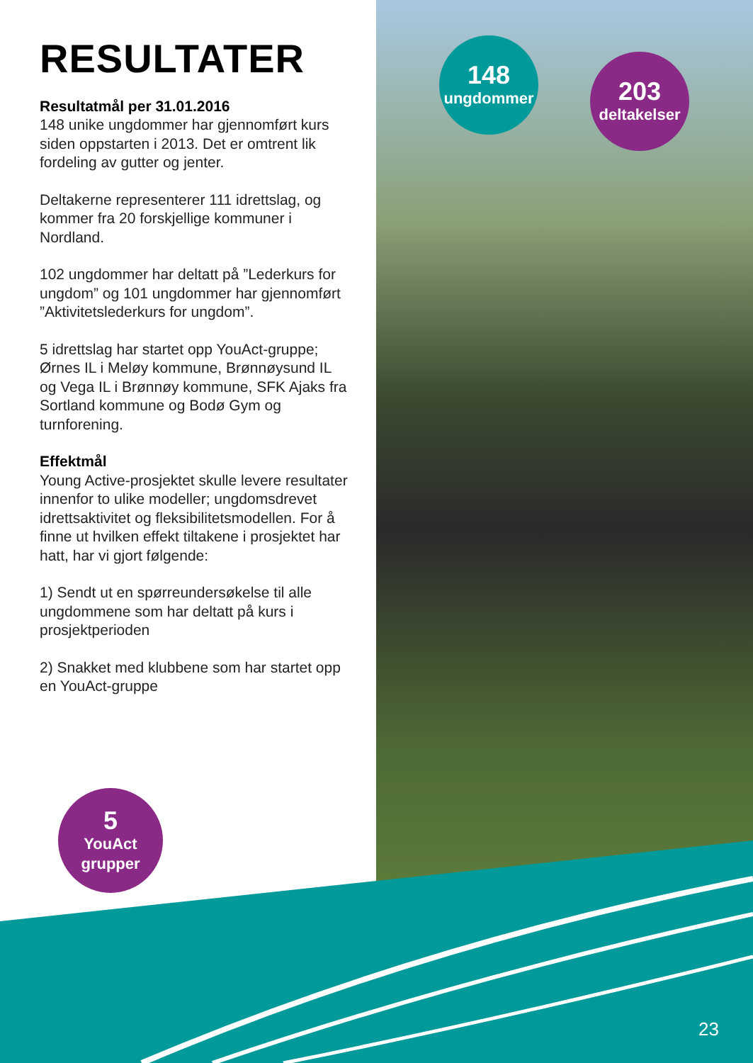RESULTATER
Resultatmål per 31.01.2016
148 unike ungdommer har gjennomført kurs siden oppstarten i 2013. Det er omtrent lik fordeling av gutter og jenter.
Deltakerne representerer 111 idrettslag, og kommer fra 20 forskjellige kommuner i Nordland.
102 ungdommer har deltatt på ”Lederkurs for ungdom” og 101 ungdommer har gjennomført ”Aktivitetslederkurs for ungdom”.
5 idrettslag har startet opp YouAct-gruppe; Ørnes IL i Meløy kommune, Brønnøysund IL og Vega IL i Brønnøy kommune, SFK Ajaks fra Sortland kommune og Bodø Gym og turnforening.
Effektmål
Young Active-prosjektet skulle levere resultater innenfor to ulike modeller; ungdomsdrevet idrettsaktivitet og fleksibilitetsmodellen. For å finne ut hvilken effekt tiltakene i prosjektet har hatt, har vi gjort følgende:
1) Sendt ut en spørreundersøkelse til alle ungdommene som har deltatt på kurs i prosjektperioden
2) Snakket med klubbene som har startet opp en YouAct-gruppe
148
ungdommer
203
deltakelser
5
YouAct
grupper
23